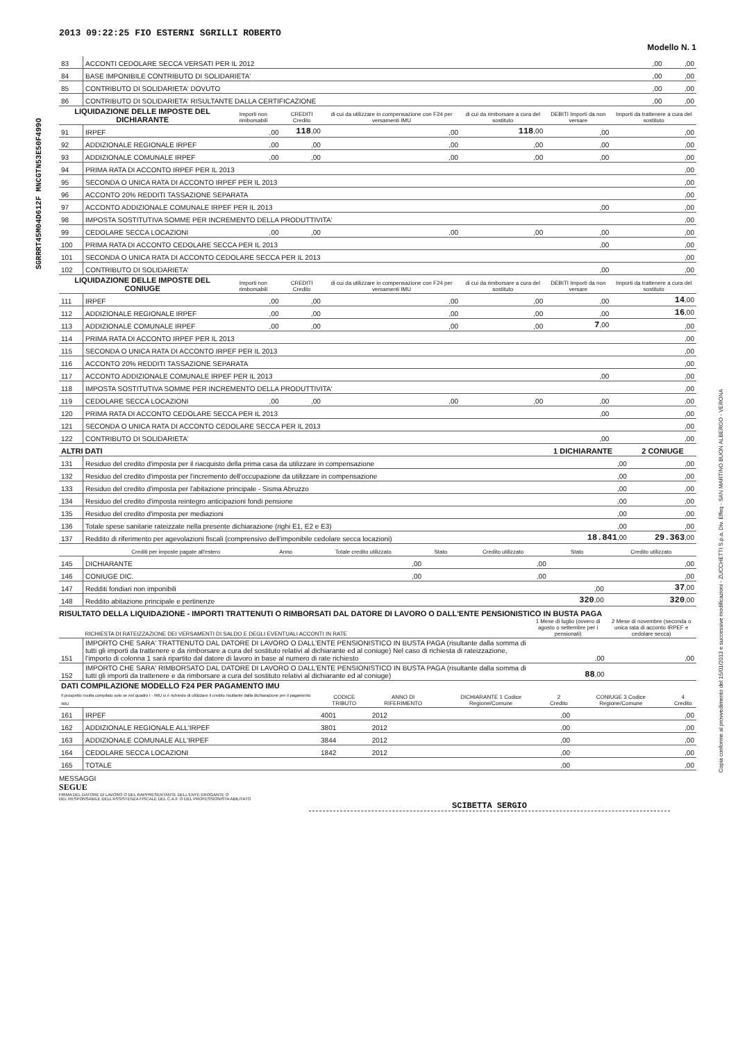2013 09:22:25 FIO ESTERNI SGRILLI ROBERTO
Modello N. 1
| 83 | ACCONTI CEDOLARE SECCA VERSATI PER IL 2012 | ,00 | ,00 |
| 84 | BASE IMPONIBILE CONTRIBUTO DI SOLIDARIETA' | ,00 | ,00 |
| 85 | CONTRIBUTO DI SOLIDARIETA' DOVUTO | ,00 | ,00 |
| 86 | CONTRIBUTO DI SOLIDARIETA' RISULTANTE DALLA CERTIFICAZIONE | ,00 | ,00 |
| LIQUIDAZIONE DELLE IMPOSTE DEL DICHIARANTE | | Importi non rimborsabili | CREDITI Credito | di cui da utilizzare in compensazione con F24 per versamenti IMU | di cui da rimborsare a cura del sostituto | DEBITI Importi da non versare | Importi da trattenere a cura del sostituto |
| --- | --- | --- | --- | --- | --- | --- | --- |
| 91 | IRPEF | ,00 | 118 ,00 | ,00 | 118 ,00 | ,00 | ,00 |
| 92 | ADDIZIONALE REGIONALE IRPEF | ,00 | ,00 | ,00 | ,00 | ,00 | ,00 |
| 93 | ADDIZIONALE COMUNALE IRPEF | ,00 | ,00 | ,00 | ,00 | ,00 | ,00 |
| 94 | PRIMA RATA DI ACCONTO IRPEF PER IL 2013 | | | | | | ,00 |
| 95 | SECONDA O UNICA RATA DI ACCONTO IRPEF PER IL 2013 | | | | | | ,00 |
| 96 | ACCONTO 20% REDDITI TASSAZIONE SEPARATA | | | | | | ,00 |
| 97 | ACCONTO ADDIZIONALE COMUNALE IRPEF PER IL 2013 | | | | | ,00 | ,00 |
| 98 | IMPOSTA SOSTITUTIVA SOMME PER INCREMENTO DELLA PRODUTTIVITA' | | | | | | ,00 |
| 99 | CEDOLARE SECCA LOCAZIONI | ,00 | ,00 | ,00 | ,00 | ,00 | ,00 |
| 100 | PRIMA RATA DI ACCONTO CEDOLARE SECCA PER IL 2013 | | | | | ,00 | ,00 |
| 101 | SECONDA O UNICA RATA DI ACCONTO CEDOLARE SECCA PER IL 2013 | | | | | | ,00 |
| 102 | CONTRIBUTO DI SOLIDARIETA' | | | | | ,00 | ,00 |
| LIQUIDAZIONE DELLE IMPOSTE DEL CONIUGE | | Importi non rimborsabili | CREDITI Credito | di cui da utilizzare in compensazione con F24 per versamenti IMU | di cui da rimborsare a cura del sostituto | DEBITI Importi da non versare | Importi da trattenere a cura del sostituto |
| 111 | IRPEF | ,00 | ,00 | ,00 | ,00 | ,00 | 14 ,00 |
| 112 | ADDIZIONALE REGIONALE IRPEF | ,00 | ,00 | ,00 | ,00 | ,00 | 16 ,00 |
| 113 | ADDIZIONALE COMUNALE IRPEF | ,00 | ,00 | ,00 | ,00 | 7 ,00 | ,00 |
| 114 | PRIMA RATA DI ACCONTO IRPEF PER IL 2013 | | | | | | ,00 |
| 115 | SECONDA O UNICA RATA DI ACCONTO IRPEF PER IL 2013 | | | | | | ,00 |
| 116 | ACCONTO 20% REDDITI TASSAZIONE SEPARATA | | | | | | ,00 |
| 117 | ACCONTO ADDIZIONALE COMUNALE IRPEF PER IL 2013 | | | | | ,00 | ,00 |
| 118 | IMPOSTA SOSTITUTIVA SOMME PER INCREMENTO DELLA PRODUTTIVITA' | | | | | | ,00 |
| 119 | CEDOLARE SECCA LOCAZIONI | ,00 | ,00 | ,00 | ,00 | ,00 | ,00 |
| 120 | PRIMA RATA DI ACCONTO CEDOLARE SECCA PER IL 2013 | | | | | ,00 | ,00 |
| 121 | SECONDA O UNICA RATA DI ACCONTO CEDOLARE SECCA PER IL 2013 | | | | | | ,00 |
| 122 | CONTRIBUTO DI SOLIDARIETA' | | | | | ,00 | ,00 |
| ALTRI DATI | | 1 DICHIARANTE | 2 CONIUGE |
| --- | --- | --- | --- |
| 131 | Residuo del credito d'imposta per il riacquisto della prima casa da utilizzare in compensazione | ,00 | ,00 |
| 132 | Residuo del credito d'imposta per l'incremento dell'occupazione da utilizzare in compensazione | ,00 | ,00 |
| 133 | Residuo del credito d'imposta per l'abitazione principale - Sisma Abruzzo | ,00 | ,00 |
| 134 | Residuo del credito d'imposta reintegro anticipazioni fondi pensione | ,00 | ,00 |
| 135 | Residuo del credito d'imposta per mediazioni | ,00 | ,00 |
| 136 | Totale spese sanitarie rateizzate nella presente dichiarazione (righi E1, E2 e E3) | ,00 | ,00 |
| 137 | Reddito di riferimento per agevolazioni fiscali (comprensivo dell'imponibile cedolare secca locazioni) | 18.841 ,00 | 29.363 ,00 |
| | Crediti per imposte pagate all'estero | Anno | Totale credito utilizzato | Stato | Credito utilizzato | Stato | Credito utilizzato |
| --- | --- | --- | --- | --- | --- | --- | --- |
| 145 | DICHIARANTE | | ,00 | | ,00 | | ,00 |
| 146 | CONIUGE DIC. | | ,00 | | ,00 | | ,00 |
| 147 | Redditi fondiari non imponibili | | | | | ,00 | 37 ,00 |
| 148 | Reddito abitazione principale e pertinenze | | | | | 320 ,00 | 320 ,00 |
RISULTATO DELLA LIQUIDAZIONE - IMPORTI TRATTENUTI O RIMBORSATI DAL DATORE DI LAVORO O DALL'ENTE PENSIONISTICO IN BUSTA PAGA
| | RICHIESTA DI RATEIZZAZIONE DEI VERSAMENTI DI SALDO E DEGLI EVENTUALI ACCONTI IN RATE | 1 Mese di luglio (ovvero di agosto o settembre per i pensionati) | 2 Mese di novembre (seconda o unica rata di acconto IRPEF e cedolare secca) |
| --- | --- | --- | --- |
| 151 | IMPORTO CHE SARA' TRATTENUTO DAL DATORE DI LAVORO O DALL'ENTE PENSIONISTICO IN BUSTA PAGA (risultante dalla somma di tutti gli importi da trattenere e da rimborsare a cura del sostituto relativi al dichiarante ed al coniuge) Nel caso di richiesta di rateizzazione, l'importo di colonna 1 sarà ripartito dal datore di lavoro in base al numero di rate richiesto | ,00 | ,00 |
| 152 | IMPORTO CHE SARA' RIMBORSATO DAL DATORE DI LAVORO O DALL'ENTE PENSIONISTICO IN BUSTA PAGA (risultante dalla somma di tutti gli importi da trattenere e da rimborsare a cura del sostituto relativi al dichiarante ed al coniuge) | 88 ,00 | |
| DATI COMPILAZIONE MODELLO F24 PER PAGAMENTO IMU Il prospetto risulta compilato solo se nel quadro I - IMU si è richiesto di utilizzare il credito risultante dalla dichiarazione per il pagamento IMU | | CODICE TRIBUTO | ANNO DI RIFERIMENTO | DICHIARANTE 1 Codice Regione/Comune | 2 Credito | CONIUGE 3 Codice Regione/Comune | 4 Credito |
| --- | --- | --- | --- | --- | --- | --- | --- |
| 161 | IRPEF | 4001 | 2012 | | ,00 | | ,00 |
| 162 | ADDIZIONALE REGIONALE ALL'IRPEF | 3801 | 2012 | | ,00 | | ,00 |
| 163 | ADDIZIONALE COMUNALE ALL'IRPEF | 3844 | 2012 | | ,00 | | ,00 |
| 164 | CEDOLARE SECCA LOCAZIONI | 1842 | 2012 | | ,00 | | ,00 |
| 165 | TOTALE | | | | ,00 | | ,00 |
MESSAGGI
SEGUE
FIRMA DEL DATORE DI LAVORO O DEL RAPPRESENTANTE DELL'ENTE EROGANTE O
DEL RESPONSABILE DELL'ASSISTENZA FISCALE DEL C.A.F. O DEL PROFESSIONISTA ABILITATO
SCIBETTA SERGIO
SGRRRT45M04D612F MNCGTN53E50F499O
Copia conforme al provvedimento del 15/01/2013 e successive modificazioni - ZUCCHETTI S.p.a. Div. Effeq - SAN MARTINO BUON ALBERGO - VERONA